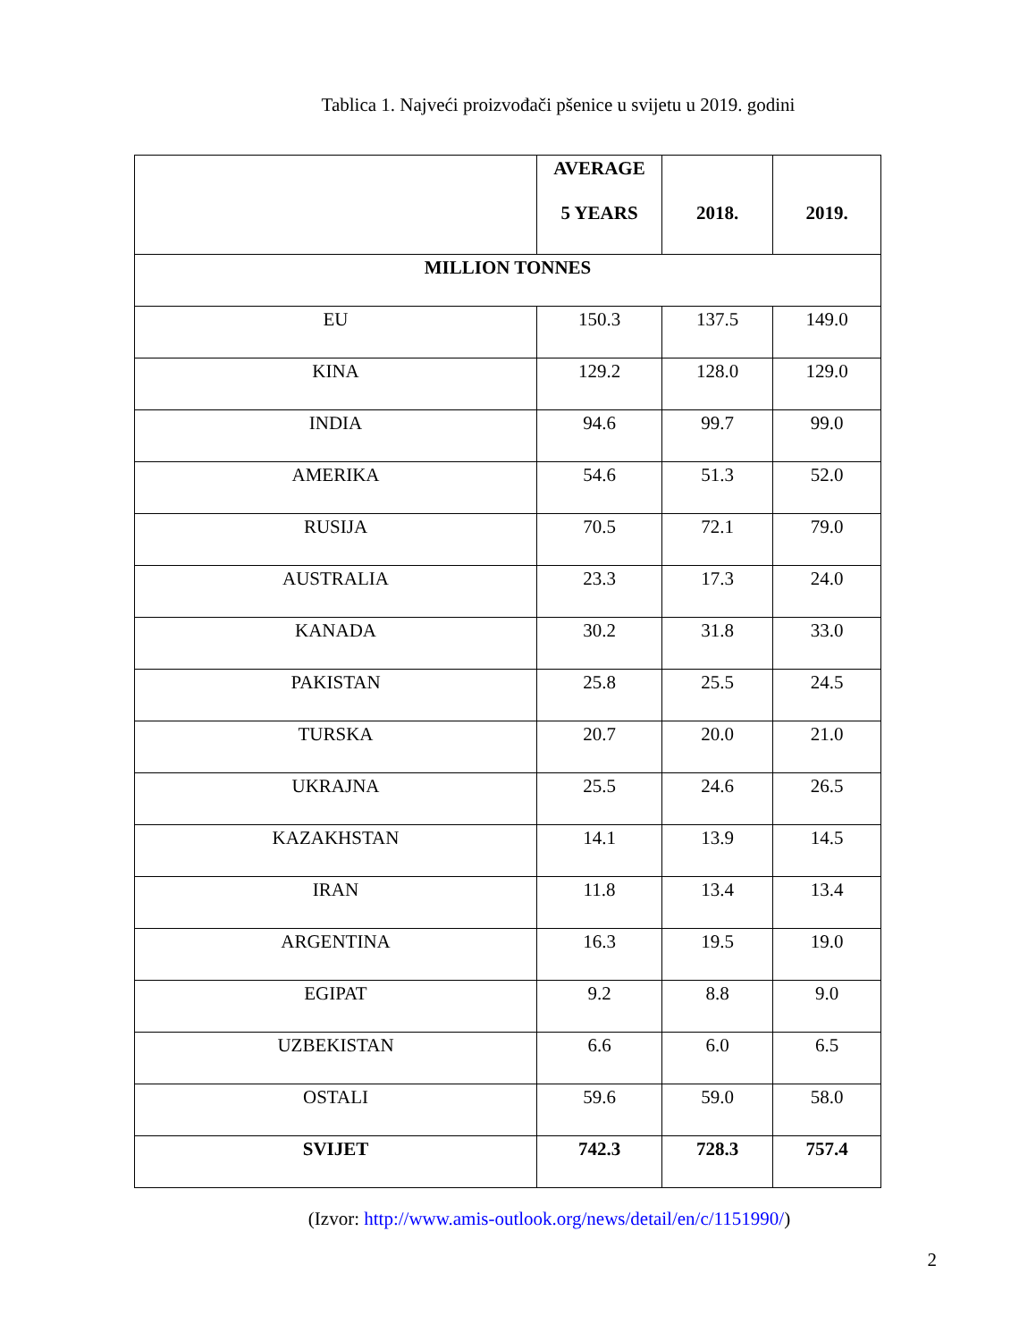Tablica 1. Najveći proizvođači pšenice u svijetu u 2019. godini
| | AVERAGE 5 YEARS | 2018. | 2019. |
| --- | --- | --- | --- |
| MILLION TONNES | | | |
| EU | 150.3 | 137.5 | 149.0 |
| KINA | 129.2 | 128.0 | 129.0 |
| INDIA | 94.6 | 99.7 | 99.0 |
| AMERIKA | 54.6 | 51.3 | 52.0 |
| RUSIJA | 70.5 | 72.1 | 79.0 |
| AUSTRALIA | 23.3 | 17.3 | 24.0 |
| KANADA | 30.2 | 31.8 | 33.0 |
| PAKISTAN | 25.8 | 25.5 | 24.5 |
| TURSKA | 20.7 | 20.0 | 21.0 |
| UKRAJNA | 25.5 | 24.6 | 26.5 |
| KAZAKHSTAN | 14.1 | 13.9 | 14.5 |
| IRAN | 11.8 | 13.4 | 13.4 |
| ARGENTINA | 16.3 | 19.5 | 19.0 |
| EGIPAT | 9.2 | 8.8 | 9.0 |
| UZBEKISTAN | 6.6 | 6.0 | 6.5 |
| OSTALI | 59.6 | 59.0 | 58.0 |
| SVIJET | 742.3 | 728.3 | 757.4 |
(Izvor: http://www.amis-outlook.org/news/detail/en/c/1151990/)
2